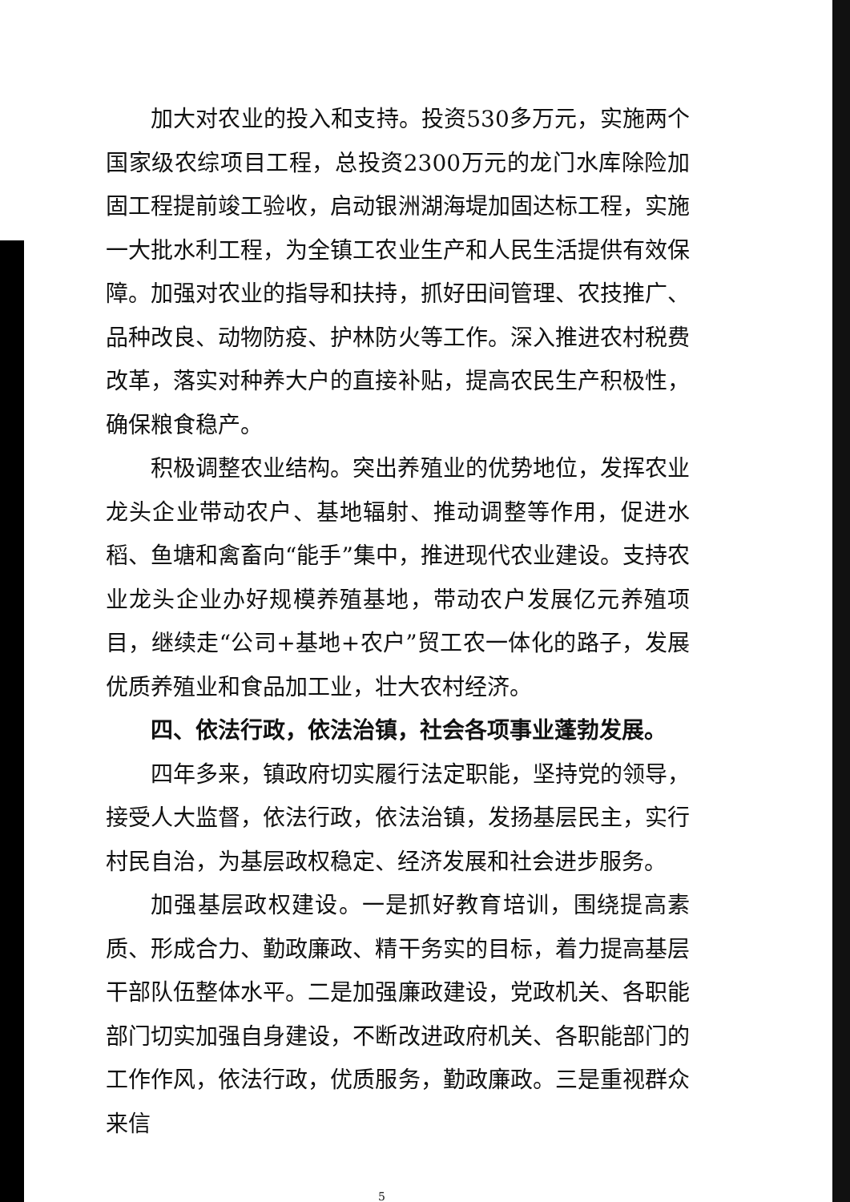加大对农业的投入和支持。投资530多万元，实施两个国家级农综项目工程，总投资2300万元的龙门水库除险加固工程提前竣工验收，启动银洲湖海堤加固达标工程，实施一大批水利工程，为全镇工农业生产和人民生活提供有效保障。加强对农业的指导和扶持，抓好田间管理、农技推广、品种改良、动物防疫、护林防火等工作。深入推进农村税费改革，落实对种养大户的直接补贴，提高农民生产积极性，确保粮食稳产。
积极调整农业结构。突出养殖业的优势地位，发挥农业龙头企业带动农户、基地辐射、推动调整等作用，促进水稻、鱼塘和禽畜向“能手”集中，推进现代农业建设。支持农业龙头企业办好规模养殖基地，带动农户发展亿元养殖项目，继续走“公司+基地+农户”贸工农一体化的路子，发展优质养殖业和食品加工业，壮大农村经济。
四、依法行政，依法治镇，社会各项事业蓬勃发展。
四年多来，镇政府切实履行法定职能，坚持党的领导，接受人大监督，依法行政，依法治镇，发扬基层民主，实行村民自治，为基层政权稳定、经济发展和社会进步服务。
加强基层政权建设。一是抓好教育培训，围绕提高素质、形成合力、勤政廉政、精干务实的目标，着力提高基层干部队伍整体水平。二是加强廉政建设，党政机关、各职能部门切实加强自身建设，不断改进政府机关、各职能部门的工作作风，依法行政，优质服务，勤政廉政。三是重视群众来信
5